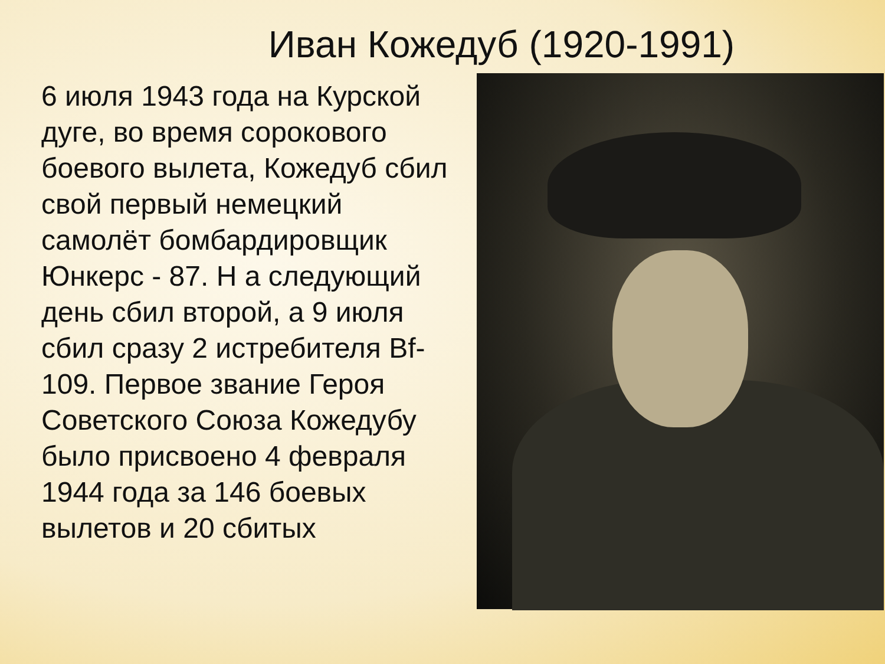Иван Кожедуб (1920-1991)
6 июля 1943 года на Курской дуге, во время сорокового боевого вылета, Кожедуб сбил свой первый немецкий самолёт бомбардировщик Юнкерс - 87. Н а следующий день сбил второй, а 9 июля сбил сразу 2 истребителя Bf-109. Первое звание Героя Советского Союза Кожедубу было присвоено 4 февраля 1944 года за 146 боевых вылетов и 20 сбитых